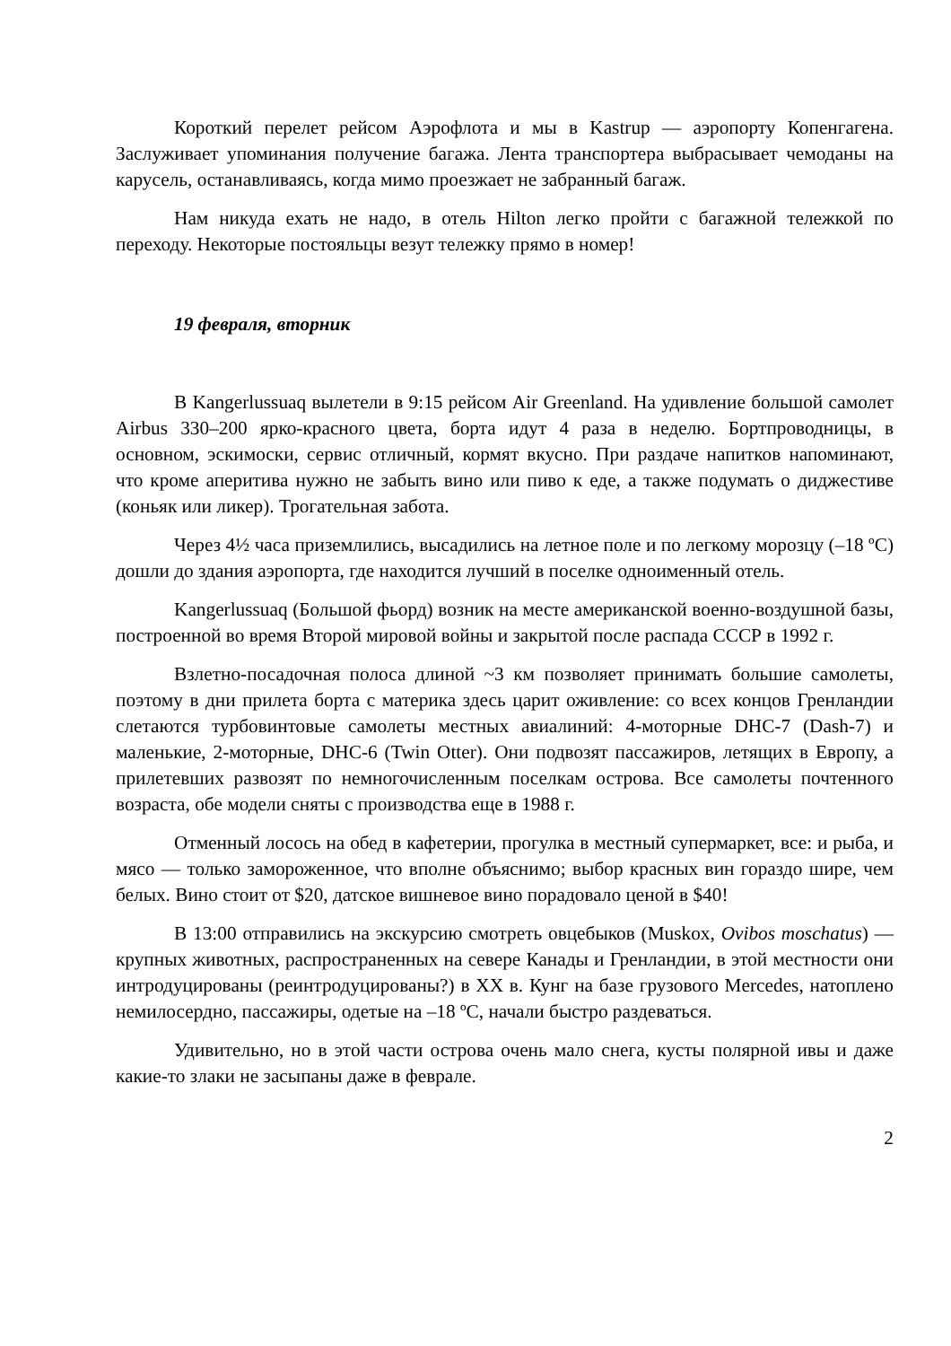Короткий перелет рейсом Аэрофлота и мы в Kastrup — аэропорту Копенгагена. Заслуживает упоминания получение багажа. Лента транспортера выбрасывает чемоданы на карусель, останавливаясь, когда мимо проезжает не забранный багаж.
Нам никуда ехать не надо, в отель Hilton легко пройти с багажной тележкой по переходу. Некоторые постояльцы везут тележку прямо в номер!
19 февраля, вторник
В Kangerlussuaq вылетели в 9:15 рейсом Air Greenland. На удивление большой самолет Airbus 330–200 ярко-красного цвета, борта идут 4 раза в неделю. Бортпроводницы, в основном, эскимоски, сервис отличный, кормят вкусно. При раздаче напитков напоминают, что кроме аперитива нужно не забыть вино или пиво к еде, а также подумать о диджестиве (коньяк или ликер). Трогательная забота.
Через 4½ часа приземлились, высадились на летное поле и по легкому морозцу (–18 ºС) дошли до здания аэропорта, где находится лучший в поселке одноименный отель.
Kangerlussuaq (Большой фьорд) возник на месте американской военно-воздушной базы, построенной во время Второй мировой войны и закрытой после распада СССР в 1992 г.
Взлетно-посадочная полоса длиной ~3 км позволяет принимать большие самолеты, поэтому в дни прилета борта с материка здесь царит оживление: со всех концов Гренландии слетаются турбовинтовые самолеты местных авиалиний: 4-моторные DHC-7 (Dash-7) и маленькие, 2-моторные, DHC-6 (Twin Otter). Они подвозят пассажиров, летящих в Европу, а прилетевших развозят по немногочисленным поселкам острова. Все самолеты почтенного возраста, обе модели сняты с производства еще в 1988 г.
Отменный лосось на обед в кафетерии, прогулка в местный супермаркет, все: и рыба, и мясо — только замороженное, что вполне объяснимо; выбор красных вин гораздо шире, чем белых. Вино стоит от $20, датское вишневое вино порадовало ценой в $40!
В 13:00 отправились на экскурсию смотреть овцебыков (Muskox, Ovibos moschatus) — крупных животных, распространенных на севере Канады и Гренландии, в этой местности они интродуцированы (реинтродуцированы?) в XX в. Кунг на базе грузового Mercedes, натоплено немилосердно, пассажиры, одетые на –18 ºС, начали быстро раздеваться.
Удивительно, но в этой части острова очень мало снега, кусты полярной ивы и даже какие-то злаки не засыпаны даже в феврале.
2